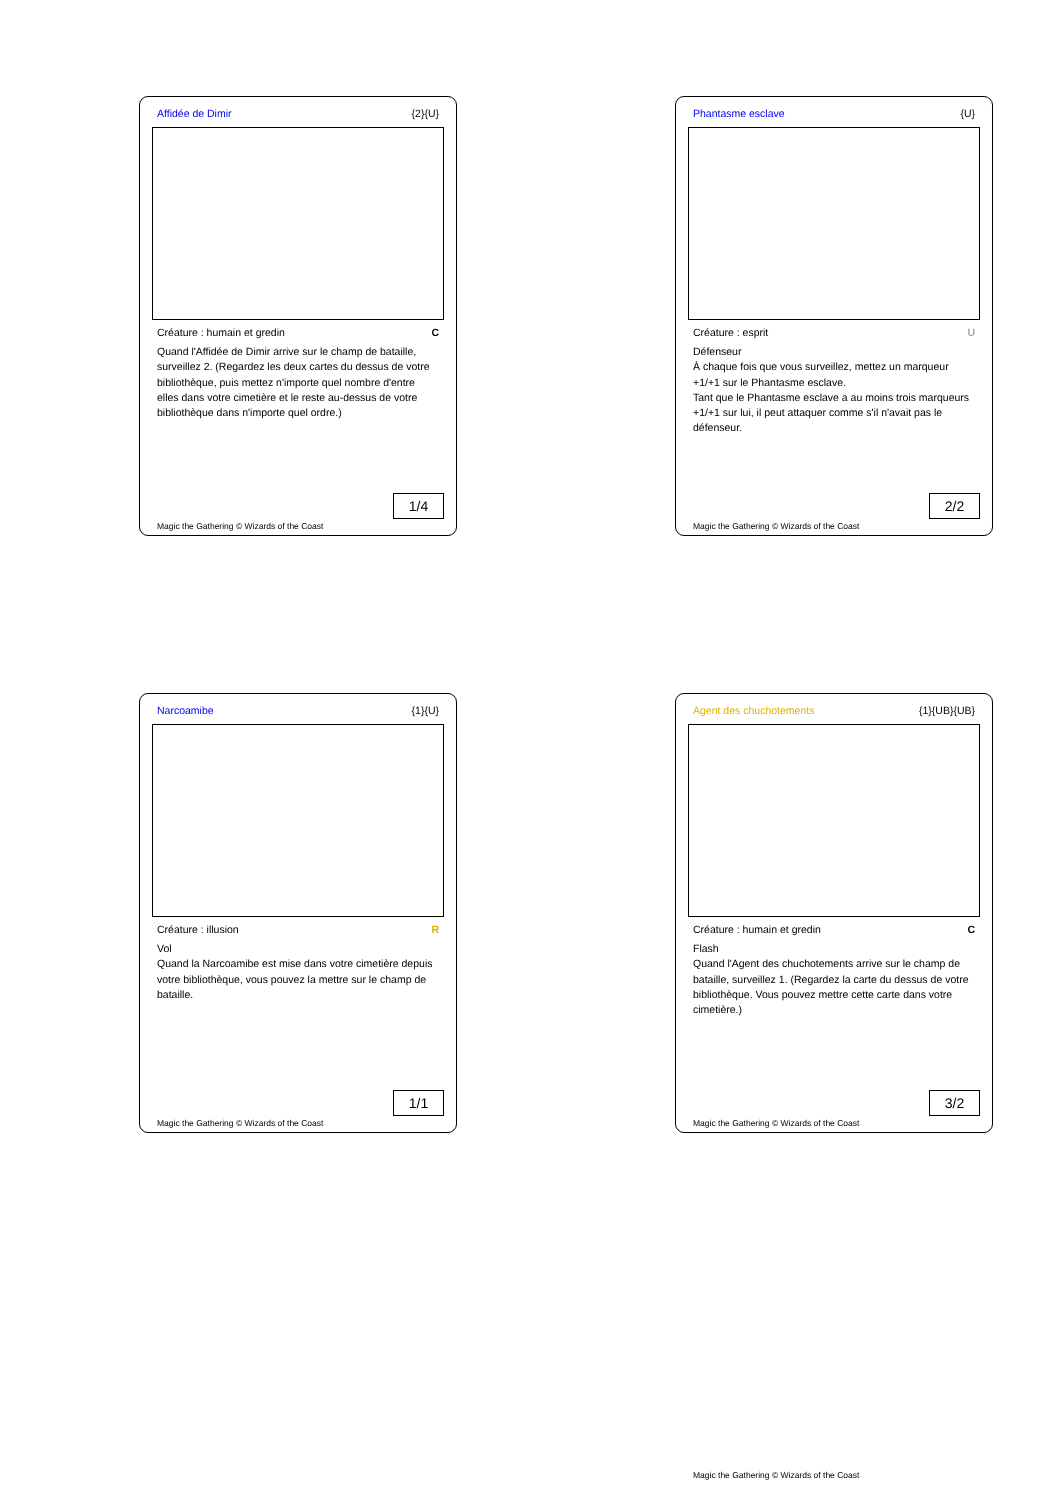Affidée de Dimir {2}{U}
Créature : humain et gredin C
Quand l'Affidée de Dimir arrive sur le champ de bataille, surveillez 2. (Regardez les deux cartes du dessus de votre bibliothèque, puis mettez n'importe quel nombre d'entre elles dans votre cimetière et le reste au-dessus de votre bibliothèque dans n'importe quel ordre.)
1/4
Magic the Gathering © Wizards of the Coast
Phantasme esclave {U}
Créature : esprit U
Défenseur
À chaque fois que vous surveillez, mettez un marqueur +1/+1 sur le Phantasme esclave.
Tant que le Phantasme esclave a au moins trois marqueurs +1/+1 sur lui, il peut attaquer comme s'il n'avait pas le défenseur.
2/2
Magic the Gathering © Wizards of the Coast
Narcoamibe {1}{U}
Créature : illusion R
Vol
Quand la Narcoamibe est mise dans votre cimetière depuis votre bibliothèque, vous pouvez la mettre sur le champ de bataille.
1/1
Magic the Gathering © Wizards of the Coast
Agent des chuchotements {1}{UB}{UB}
Créature : humain et gredin C
Flash
Quand l'Agent des chuchotements arrive sur le champ de bataille, surveillez 1. (Regardez la carte du dessus de votre bibliothèque. Vous pouvez mettre cette carte dans votre cimetière.)
3/2
Magic the Gathering © Wizards of the Coast
Magic the Gathering © Wizards of the Coast